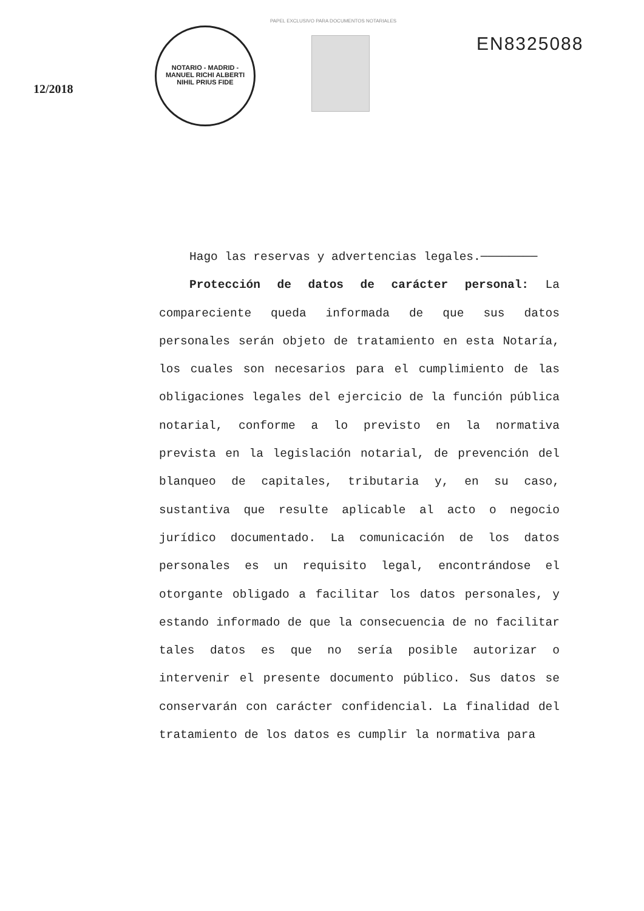PAPEL EXCLUSIVO PARA DOCUMENTOS NOTARIALES
12/2018
NOTARIO - MADRID - MANUEL RICHI ALBERTI
NIHIL PRIUS FIDE
EN8325088
Hago las reservas y advertencias legales.────────
Protección de datos de carácter personal: La compareciente queda informada de que sus datos personales serán objeto de tratamiento en esta Notaría, los cuales son necesarios para el cumplimiento de las obligaciones legales del ejercicio de la función pública notarial, conforme a lo previsto en la normativa prevista en la legislación notarial, de prevención del blanqueo de capitales, tributaria y, en su caso, sustantiva que resulte aplicable al acto o negocio jurídico documentado. La comunicación de los datos personales es un requisito legal, encontrándose el otorgante obligado a facilitar los datos personales, y estando informado de que la consecuencia de no facilitar tales datos es que no sería posible autorizar o intervenir el presente documento público. Sus datos se conservarán con carácter confidencial. La finalidad del tratamiento de los datos es cumplir la normativa para